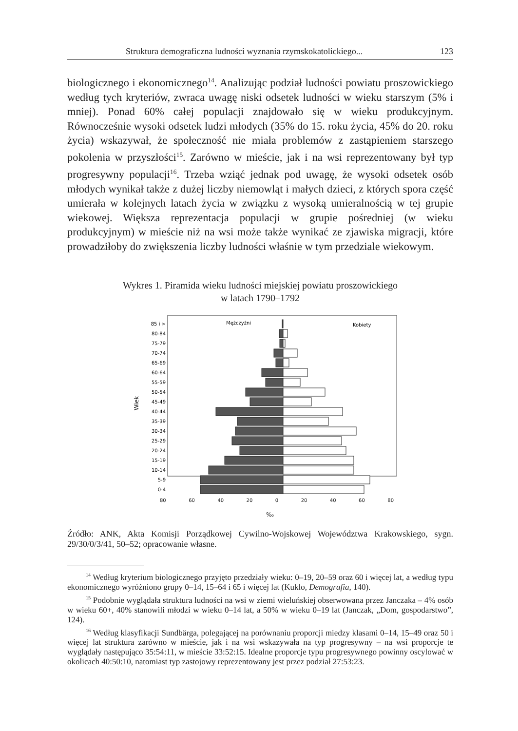Struktura demograficzna ludności wyznania rzymskokatolickiego... 123
biologicznego i ekonomicznego<sup>14</sup>. Analizując podział ludności powiatu proszowickiego według tych kryteriów, zwraca uwagę niski odsetek ludności w wieku starszym (5% i mniej). Ponad 60% całej populacji znajdowało się w wieku produkcyjnym. Równocześnie wysoki odsetek ludzi młodych (35% do 15. roku życia, 45% do 20. roku życia) wskazywał, że społeczność nie miała problemów z zastąpieniem starszego pokolenia w przyszłości<sup>15</sup>. Zarówno w mieście, jak i na wsi reprezentowany był typ progresywny populacji<sup>16</sup>. Trzeba wziąć jednak pod uwagę, że wysoki odsetek osób młodych wynikał także z dużej liczby niemowląt i małych dzieci, z których spora część umierała w kolejnych latach życia w związku z wysoką umieralnością w tej grupie wiekowej. Większa reprezentacja populacji w grupie pośredniej (w wieku produkcyjnym) w mieście niż na wsi może także wynikać ze zjawiska migracji, które prowadziłoby do zwiększenia liczby ludności właśnie w tym przedziale wiekowym.
Wykres 1. Piramida wieku ludności miejskiej powiatu proszowickiego
w latach 1790–1792
Mężczyźni
Kobiety
Wiek
85 i >
80-84
75-79
70-74
65-69
60-64
55-59
50-54
45-49
40-44
35-39
30-34
25-29
20-24
15-19
10-14
5-9
0-4
80 60 40 20 0 20 40 60 80
‰
Źródło: ANK, Akta Komisji Porządkowej Cywilno-Wojskowej Województwa Krakowskiego, sygn. 29/30/0/3/41, 50–52; opracowanie własne.
<sup>14</sup> Według kryterium biologicznego przyjęto przedziały wieku: 0–19, 20–59 oraz 60 i więcej lat, a według typu ekonomicznego wyróżniono grupy 0–14, 15–64 i 65 i więcej lat (Kuklo, Demografia, 140).
<sup>15</sup> Podobnie wyglądała struktura ludności na wsi w ziemi wieluńskiej obserwowana przez Janczaka – 4% osób w wieku 60+, 40% stanowili młodzi w wieku 0–14 lat, a 50% w wieku 0–19 lat (Janczak, „Dom, gospodarstwo”, 124).
<sup>16</sup> Według klasyfikacji Sundbärga, polegającej na porównaniu proporcji miedzy klasami 0–14, 15–49 oraz 50 i więcej lat struktura zarówno w mieście, jak i na wsi wskazywała na typ progresywny – na wsi proporcje te wyglądały następująco 35:54:11, w mieście 33:52:15. Idealne proporcje typu progresywnego powinny oscylować w okolicach 40:50:10, natomiast typ zastojowy reprezentowany jest przez podział 27:53:23.